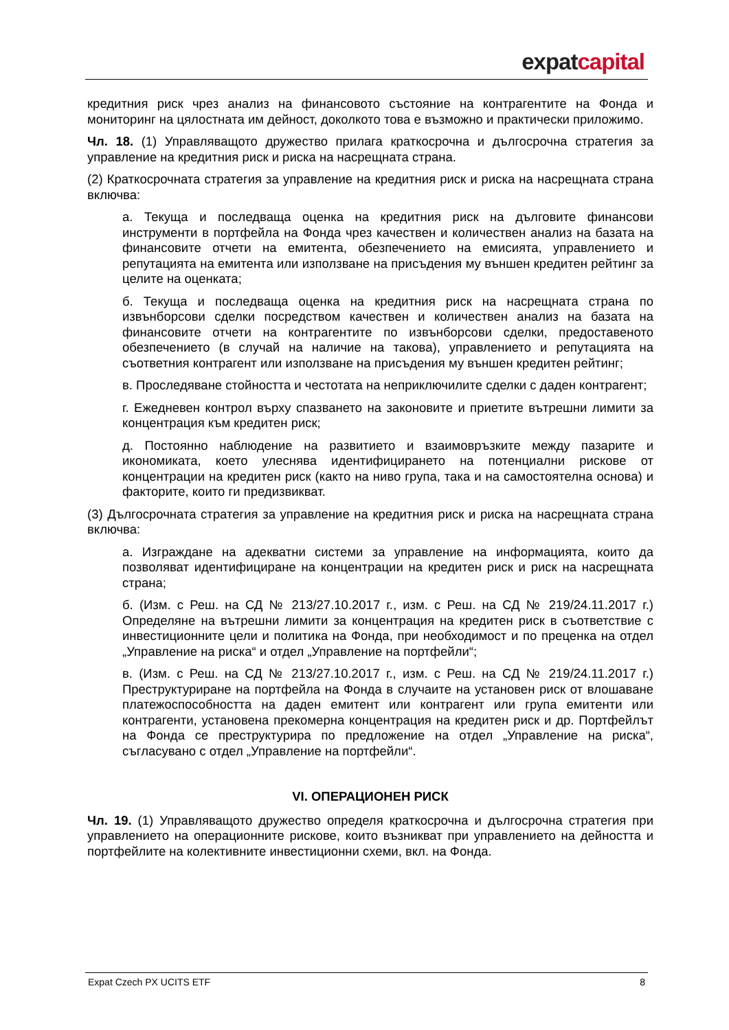expat capital
кредитния риск чрез анализ на финансовото състояние на контрагентите на Фонда и мониторинг на цялостната им дейност, доколкото това е възможно и практически приложимо.
Чл. 18. (1) Управляващото дружество прилага краткосрочна и дългосрочна стратегия за управление на кредитния риск и риска на насрещната страна.
(2) Краткосрочната стратегия за управление на кредитния риск и риска на насрещната страна включва:
а. Текуща и последваща оценка на кредитния риск на дълговите финансови инструменти в портфейла на Фонда чрез качествен и количествен анализ на базата на финансовите отчети на емитента, обезпечението на емисията, управлението и репутацията на емитента или използване на присъдения му външен кредитен рейтинг за целите на оценката;
б. Текуща и последваща оценка на кредитния риск на насрещната страна по извънборсови сделки посредством качествен и количествен анализ на базата на финансовите отчети на контрагентите по извънборсови сделки, предоставеното обезпечението (в случай на наличие на такова), управлението и репутацията на съответния контрагент или използване на присъдения му външен кредитен рейтинг;
в. Проследяване стойността и честотата на неприключилите сделки с даден контрагент;
г. Ежедневен контрол върху спазването на законовите и приетите вътрешни лимити за концентрация към кредитен риск;
д. Постоянно наблюдение на развитието и взаимовръзките между пазарите и икономиката, което улеснява идентифицирането на потенциални рискове от концентрации на кредитен риск (както на ниво група, така и на самостоятелна основа) и факторите, които ги предизвикват.
(3) Дългосрочната стратегия за управление на кредитния риск и риска на насрещната страна включва:
а. Изграждане на адекватни системи за управление на информацията, които да позволяват идентифициране на концентрации на кредитен риск и риск на насрещната страна;
б. (Изм. с Реш. на СД № 213/27.10.2017 г., изм. с Реш. на СД № 219/24.11.2017 г.) Определяне на вътрешни лимити за концентрация на кредитен риск в съответствие с инвестиционните цели и политика на Фонда, при необходимост и по преценка на отдел „Управление на риска“ и отдел „Управление на портфейли“;
в. (Изм. с Реш. на СД № 213/27.10.2017 г., изм. с Реш. на СД № 219/24.11.2017 г.) Преструктуриране на портфейла на Фонда в случаите на установен риск от влошаване платежоспособността на даден емитент или контрагент или група емитенти или контрагенти, установена прекомерна концентрация на кредитен риск и др. Портфейлът на Фонда се преструктурира по предложение на отдел „Управление на риска“, съгласувано с отдел „Управление на портфейли“.
VI. ОПЕРАЦИОНЕН РИСК
Чл. 19. (1) Управляващото дружество определя краткосрочна и дългосрочна стратегия при управлението на операционните рискове, които възникват при управлението на дейността и портфейлите на колективните инвестиционни схеми, вкл. на Фонда.
Expat Czech PX UCITS ETF 8